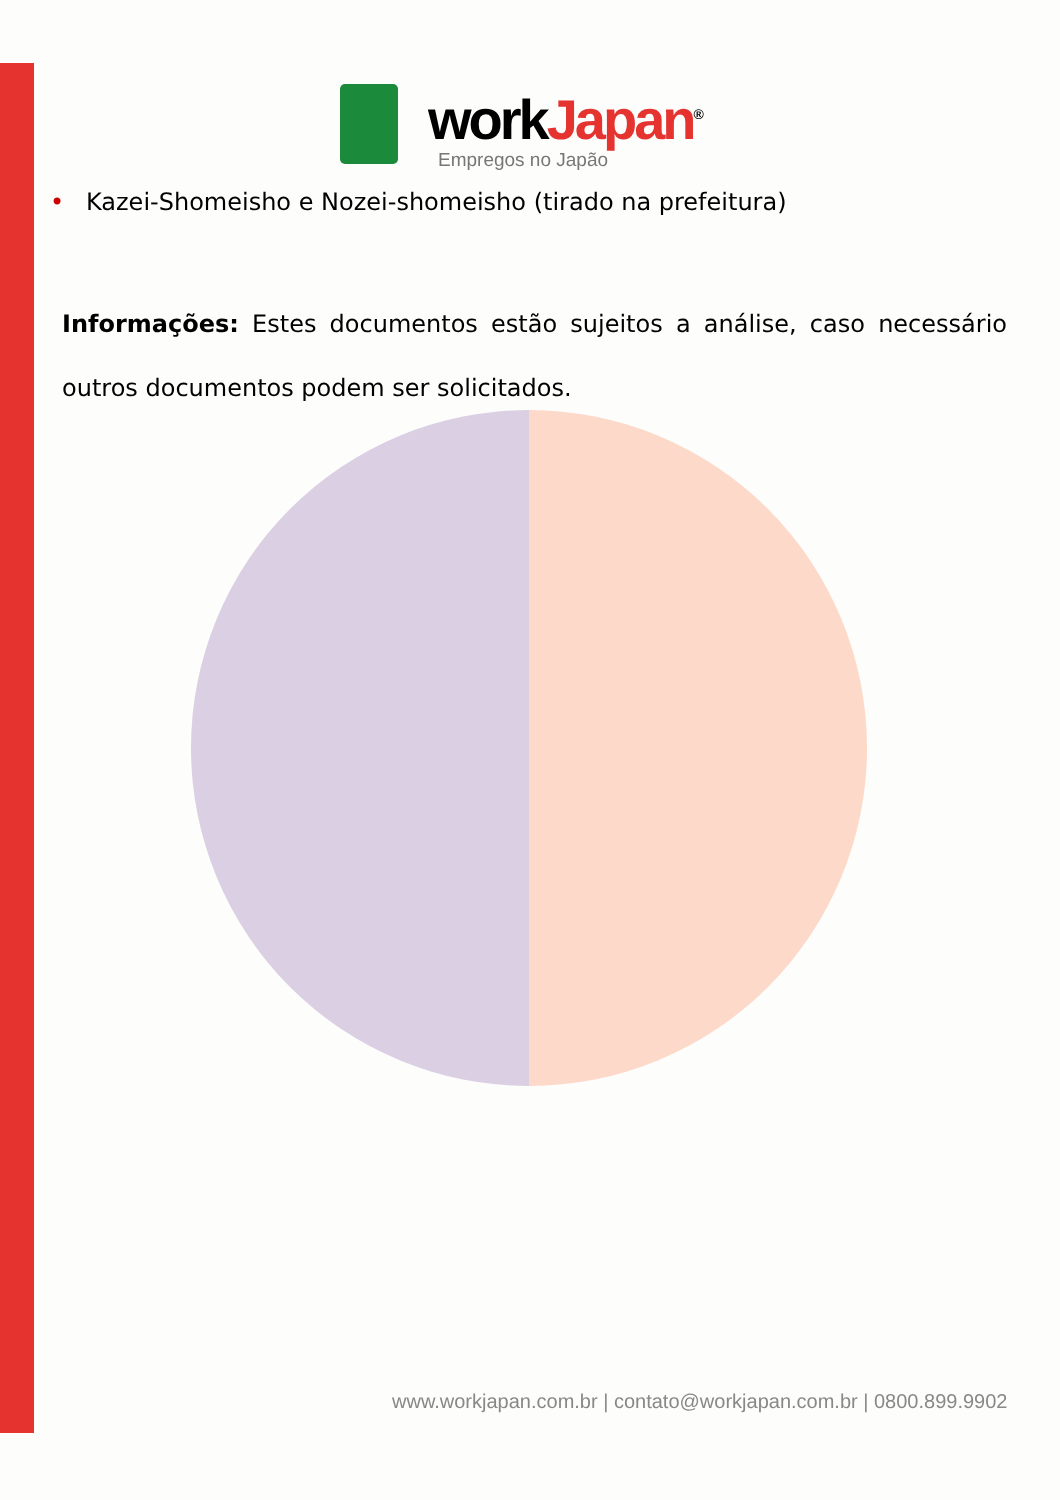workJapan<sup>®</sup>
Empregos no Japão
• Kazei-Shomeisho e Nozei-shomeisho (tirado na prefeitura)
Informações: Estes documentos estão sujeitos a análise, caso necessário outros documentos podem ser solicitados.
www.workjapan.com.br | contato@workjapan.com.br | 0800.899.9902